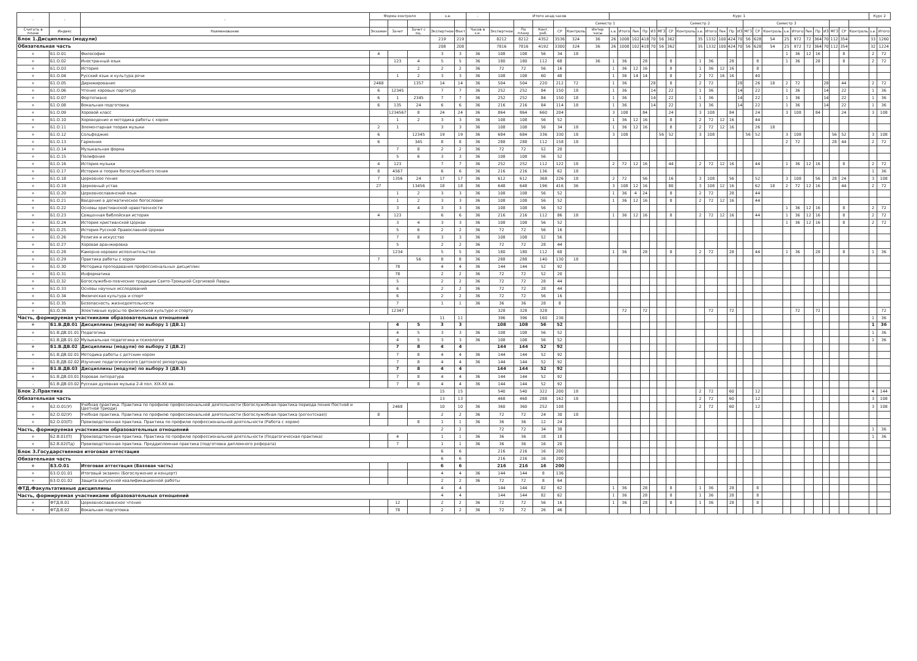| - | - | - | Форма контроля | | | з.е. | | - | Итого акад.часов | | | | | | Курс 1 | | | | | | | | | | | | | | | | | | | | | | | | Курс 2 | |
| --- | --- | --- | --- | --- | --- | --- | --- | --- | --- | --- | --- | --- | --- | --- | --- | --- | --- | --- | --- | --- | --- | --- | --- | --- | --- | --- | --- | --- | --- | --- | --- | --- | --- | --- | --- | --- | --- | --- | --- | --- |
| | | | | | | | | | | | | Семестр 1 | | | | | | | | Семестр 2 | | | | | | | | Семестр 3 | | | | | | | | | | | | |
| Считать в плане | Индекс | Наименование | Экзамен | Зачет | Зачет с оц. | Экспертное | Факт | Часов в з.е. | Экспертное | По плану | Конт. раб. | СР | Контроль | Интер часы | з.е. | Итого | Лек | Пр | ИЗ | МГЗ | СР | Контроль | з.е. | Итого | Лек | Пр | ИЗ | МГЗ | СР | Контроль | з.е. | Итого | Лек | Пр | ИЗ | МГЗ | СР | Контроль | з.е. | Итого |
| Блок 1.Дисциплины (модули) | | | | | | 219 | 219 | | 8212 | 8212 | 4352 | 3536 | 324 | 36 | 26 | 1008 | 102 | 418 | 70 | 56 | 362 | | 35 | 1332 | 100 | 424 | 70 | 56 | 628 | 54 | 25 | 972 | 72 | 364 | 70 | 112 | 354 | | 33 | 1260 |
| Обязательная часть | | | | | | 208 | 208 | | 7816 | 7816 | 4192 | 3300 | 324 | 36 | 26 | 1008 | 102 | 418 | 70 | 56 | 362 | | 35 | 1332 | 100 | 424 | 70 | 56 | 628 | 54 | 25 | 972 | 72 | 364 | 70 | 112 | 354 | | 32 | 1224 |
| + | Б1.О.01 | Философия | 4 | | | 3 | 3 | 36 | 108 | 108 | 56 | 34 | 18 | | | | | | | | | | | | | | | | | | 1 | 36 | 12 | 16 | | | 8 | | 2 | 72 |
| + | Б1.О.02 | Иностранный язык | | 123 | 4 | 5 | 5 | 36 | 180 | 180 | 112 | 68 | | 36 | 1 | 36 | | 28 | | | 8 | | 1 | 36 | | 28 | | | 8 | | 1 | 36 | | 28 | | | 8 | | 2 | 72 |
| + | Б1.О.03 | История | | | 2 | 2 | 2 | 36 | 72 | 72 | 56 | 16 | | | 1 | 36 | 12 | 16 | | | 8 | | 1 | 36 | 12 | 16 | | | 8 | | | | | | | | | | | |
| + | Б1.О.04 | Русский язык и культура речи | | 1 | 2 | 3 | 3 | 36 | 108 | 108 | 60 | 48 | | | 1 | 36 | 14 | 14 | | | 8 | | 2 | 72 | 16 | 16 | | | 40 | | | | | | | | | | | |
| + | Б1.О.05 | Дирижирование | 2468 | | 1357 | 14 | 14 | 36 | 504 | 504 | 220 | 212 | 72 | | 1 | 36 | | | 28 | | 8 | | 2 | 72 | | | 28 | | 26 | 18 | 2 | 72 | | | 28 | | 44 | | 2 | 72 |
| + | Б1.О.06 | Чтение хоровых партитур | 6 | 12345 | | 7 | 7 | 36 | 252 | 252 | 84 | 150 | 18 | | 1 | 36 | | | 14 | | 22 | | 1 | 36 | | | 14 | | 22 | | 1 | 36 | | | 14 | | 22 | | 1 | 36 |
| + | Б1.О.07 | Фортепиано | 6 | 1 | 2345 | 7 | 7 | 36 | 252 | 252 | 84 | 150 | 18 | | 1 | 36 | | | 14 | | 22 | | 1 | 36 | | | 14 | | 22 | | 1 | 36 | | | 14 | | 22 | | 1 | 36 |
| + | Б1.О.08 | Вокальная подготовка | 6 | 135 | 24 | 6 | 6 | 36 | 216 | 216 | 84 | 114 | 18 | | 1 | 36 | | | 14 | | 22 | | 1 | 36 | | | 14 | | 22 | | 1 | 36 | | | 14 | | 22 | | 1 | 36 |
| + | Б1.О.09 | Хоровой класс | | 1234567 | 8 | 24 | 24 | 36 | 864 | 864 | 660 | 204 | | | 3 | 108 | | 84 | | | 24 | | 3 | 108 | | 84 | | | 24 | | 3 | 108 | | 84 | | | 24 | | 3 | 108 |
| + | Б1.О.10 | Хороведение и методика работы с хором | | 1 | 2 | 3 | 3 | 36 | 108 | 108 | 56 | 52 | | | 1 | 36 | 12 | 16 | | | 8 | | 2 | 72 | 12 | 16 | | | 44 | | | | | | | | | | | |
| + | Б1.О.11 | Элементарная теория музыки | 2 | 1 | | 3 | 3 | 36 | 108 | 108 | 56 | 34 | 18 | | 1 | 36 | 12 | 16 | | | 8 | | 2 | 72 | 12 | 16 | | | 26 | 18 | | | | | | | | | | |
| + | Б1.О.12 | Сольфеджио | 6 | | 12345 | 19 | 19 | 36 | 684 | 684 | 336 | 330 | 18 | | 3 | 108 | | | | 56 | 52 | | 3 | 108 | | | | 56 | 52 | | 3 | 108 | | | | 56 | 52 | | 3 | 108 |
| + | Б1.О.13 | Гармония | 6 | | 345 | 8 | 8 | 36 | 288 | 288 | 112 | 158 | 18 | | | | | | | | | | | | | | | | | | 2 | 72 | | | | 28 | 44 | | 2 | 72 |
| + | Б1.О.14 | Музыкальная форма | | 7 | 8 | 2 | 2 | 36 | 72 | 72 | 52 | 20 | | | | | | | | | | | | | | | | | | | | | | | | | | | | |
| + | Б1.О.15 | Полифония | | 5 | 6 | 3 | 3 | 36 | 108 | 108 | 56 | 52 | | | | | | | | | | | | | | | | | | | | | | | | | | | | |
| + | Б1.О.16 | История музыки | 4 | 123 | | 7 | 7 | 36 | 252 | 252 | 112 | 122 | 18 | | 2 | 72 | 12 | 16 | | | 44 | | 2 | 72 | 12 | 16 | | | 44 | | 1 | 36 | 12 | 16 | | | 8 | | 2 | 72 |
| + | Б1.О.17 | История и теория богослужебного пения | 8 | 4567 | | 6 | 6 | 36 | 216 | 216 | 136 | 62 | 18 | | | | | | | | | | | | | | | | | | | | | | | | | | 1 | 36 |
| + | Б1.О.18 | Церковное пение | 7 | 1356 | 24 | 17 | 17 | 36 | 612 | 612 | 368 | 226 | 18 | | 2 | 72 | | 56 | | | 16 | | 3 | 108 | | 56 | | | 52 | | 3 | 108 | | 56 | | 28 | 24 | | 3 | 108 |
| + | Б1.О.19 | Церковный устав | 27 | | 13456 | 18 | 18 | 36 | 648 | 648 | 196 | 416 | 36 | | 3 | 108 | 12 | 16 | | | 80 | | 3 | 108 | 12 | 16 | | | 62 | 18 | 2 | 72 | 12 | 16 | | | 44 | | 2 | 72 |
| + | Б1.О.20 | Церковнославянский язык | | 1 | 2 | 3 | 3 | 36 | 108 | 108 | 56 | 52 | | | 1 | 36 | 4 | 24 | | | 8 | | 2 | 72 | | 28 | | | 44 | | | | | | | | | | | |
| + | Б1.О.21 | Введение в догматическое богословие | | 1 | 2 | 3 | 3 | 36 | 108 | 108 | 56 | 52 | | | 1 | 36 | 12 | 16 | | | 8 | | 2 | 72 | 12 | 16 | | | 44 | | | | | | | | | | | |
| + | Б1.О.22 | Основы христианской нравственности | | 3 | 4 | 3 | 3 | 36 | 108 | 108 | 56 | 52 | | | | | | | | | | | | | | | | | | | 1 | 36 | 12 | 16 | | | 8 | | 2 | 72 |
| + | Б1.О.23 | Священная библейская история | 4 | 123 | | 6 | 6 | 36 | 216 | 216 | 112 | 86 | 18 | | 1 | 36 | 12 | 16 | | | 8 | | 2 | 72 | 12 | 16 | | | 44 | | 1 | 36 | 12 | 16 | | | 8 | | 2 | 72 |
| + | Б1.О.24 | История христианской Церкви | | 3 | 4 | 3 | 3 | 36 | 108 | 108 | 56 | 52 | | | | | | | | | | | | | | | | | | | 1 | 36 | 12 | 16 | | | 8 | | 2 | 72 |
| + | Б1.О.25 | История Русской Православной Церкви | | 5 | 6 | 2 | 2 | 36 | 72 | 72 | 56 | 16 | | | | | | | | | | | | | | | | | | | | | | | | | | | | |
| + | Б1.О.26 | Религия и искусство | | 7 | 8 | 3 | 3 | 36 | 108 | 108 | 52 | 56 | | | | | | | | | | | | | | | | | | | | | | | | | | | | |
| + | Б1.О.27 | Хоровая аранжировка | | 5 | | 2 | 2 | 36 | 72 | 72 | 28 | 44 | | | | | | | | | | | | | | | | | | | | | | | | | | | | |
| + | Б1.О.28 | Камерно-хоровое исполнительство | | 1234 | | 5 | 5 | 36 | 180 | 180 | 112 | 68 | | | 1 | 36 | | 28 | | | 8 | | 2 | 72 | | 28 | | | 44 | | 1 | 36 | | 28 | | | 8 | | 1 | 36 |
| + | Б1.О.29 | Практика работы с хором | 7 | | 56 | 8 | 8 | 36 | 288 | 288 | 140 | 130 | 18 | | | | | | | | | | | | | | | | | | | | | | | | | | | |
| + | Б1.О.30 | Методика преподавания профессиональных дисциплин | | 78 | | 4 | 4 | 36 | 144 | 144 | 52 | 92 | | | | | | | | | | | | | | | | | | | | | | | | | | | | |
| + | Б1.О.31 | Информатика | | 78 | | 2 | 2 | 36 | 72 | 72 | 52 | 20 | | | | | | | | | | | | | | | | | | | | | | | | | | | | |
| + | Б1.О.32 | Богослужебно-певческие традиции Свято-Троицкой Сергиевой Лавры | | 5 | | 2 | 2 | 36 | 72 | 72 | 28 | 44 | | | | | | | | | | | | | | | | | | | | | | | | | | | | |
| + | Б1.О.33 | Основы научных исследований | | 6 | | 2 | 2 | 36 | 72 | 72 | 28 | 44 | | | | | | | | | | | | | | | | | | | | | | | | | | | | |
| + | Б1.О.34 | Физическая культура и спорт | | 6 | | 2 | 2 | 36 | 72 | 72 | 56 | 16 | | | | | | | | | | | | | | | | | | | | | | | | | | | | |
| + | Б1.О.35 | Безопасность жизнедеятельности | | 7 | | 1 | 1 | 36 | 36 | 36 | 28 | 8 | | | | | | | | | | | | | | | | | | | | | | | | | | | | |
| + | Б1.О.36 | Элективные курсы по физической культуре и спорту | | 12347 | | | | | 328 | 328 | 328 | | | | | 72 | | 72 | | | | | | 72 | | 72 | | | | | | 72 | | 72 | | | | | | 72 |
| Часть, формируемая участниками образовательных отношений | | | | | | 11 | 11 | | 396 | 396 | 160 | 236 | | | | | | | | | | | | | | | | | | | | | | | | | | | 1 | 36 |
| + | Б1.В.ДВ.01 | Дисциплины (модули) по выбору 1 (ДВ.1) | | 4 | 5 | 3 | 3 | | 108 | 108 | 56 | 52 | | | | | | | | | | | | | | | | | | | | | | | | | | | 1 | 36 |
| + | Б1.В.ДВ.01.01 | Педагогика | | 4 | 5 | 3 | 3 | 36 | 108 | 108 | 56 | 52 | | | | | | | | | | | | | | | | | | | | | | | | | | | 1 | 36 |
| - | Б1.В.ДВ.01.02 | Музыкальная педагогика и психология | | 4 | 5 | 3 | 3 | 36 | 108 | 108 | 56 | 52 | | | | | | | | | | | | | | | | | | | | | | | | | | | 1 | 36 |
| + | Б1.В.ДВ.02 | Дисциплины (модули) по выбору 2 (ДВ.2) | | 7 | 8 | 4 | 4 | | 144 | 144 | 52 | 92 | | | | | | | | | | | | | | | | | | | | | | | | | | | | |
| + | Б1.В.ДВ.02.01 | Методика работы с детским хором | | 7 | 8 | 4 | 4 | 36 | 144 | 144 | 52 | 92 | | | | | | | | | | | | | | | | | | | | | | | | | | | | |
| - | Б1.В.ДВ.02.02 | Изучение педагогического (детского) репертуара | | 7 | 8 | 4 | 4 | 36 | 144 | 144 | 52 | 92 | | | | | | | | | | | | | | | | | | | | | | | | | | | | |
| + | Б1.В.ДВ.03 | Дисциплины (модули) по выбору 3 (ДВ.3) | | 7 | 8 | 4 | 4 | | 144 | 144 | 52 | 92 | | | | | | | | | | | | | | | | | | | | | | | | | | | | |
| + | Б1.В.ДВ.03.01 | Хоровая литература | | 7 | 8 | 4 | 4 | 36 | 144 | 144 | 52 | 92 | | | | | | | | | | | | | | | | | | | | | | | | | | | | |
| - | Б1.В.ДВ.03.02 | Русская духовная музыка 2-й пол. XIX-XX вв. | | 7 | 8 | 4 | 4 | 36 | 144 | 144 | 52 | 92 | | | | | | | | | | | | | | | | | | | | | | | | | | | | |
| Блок 2.Практика | | | | | | 15 | 15 | | 540 | 540 | 322 | 200 | 18 | | | | | | | | | | 2 | 72 | | 60 | | | 12 | | | | | | | | | | 4 | 144 |
| Обязательная часть | | | | | | 13 | 13 | | 468 | 468 | 288 | 162 | 18 | | | | | | | | | | 2 | 72 | | 60 | | | 12 | | | | | | | | | | 3 | 108 |
| + | Б2.О.01(У) | Учебная практика. Практика по профилю профессиональной деятельности (Богослужебная практика периода пения Постной и Цветной Триоди) | | 2468 | | 10 | 10 | 36 | 360 | 360 | 252 | 108 | | | | | | | | | | | 2 | 72 | | 60 | | | 12 | | | | | | | | | | 3 | 108 |
| + | Б2.О.02(У) | Учебная практика. Практика по профилю профессиональной деятельности (Богослужебная практика (регентская)) | 8 | | | 2 | 2 | 36 | 72 | 72 | 24 | 30 | 18 | | | | | | | | | | | | | | | | | | | | | | | | | | | |
| + | Б2.О.03(П) | Производственная практика. Практика по профилю профессиональной деятельности (Работа с хором) | | | 8 | 1 | 1 | 36 | 36 | 36 | 12 | 24 | | | | | | | | | | | | | | | | | | | | | | | | | | | | |
| Часть, формируемая участниками образовательных отношений | | | | | | 2 | 2 | | 72 | 72 | 34 | 38 | | | | | | | | | | | | | | | | | | | | | | | | | | | 1 | 36 |
| + | Б2.В.01(П) | Производственная практика. Практика по профилю профессиональной деятельности (Педагогическая практика) | | 4 | | 1 | 1 | 36 | 36 | 36 | 18 | 18 | | | | | | | | | | | | | | | | | | | | | | | | | | | 1 | 36 |
| + | Б2.В.02(Пд) | Производственная практика. Преддипломная практика (подготовка дипломного реферата) | | 7 | | 1 | 1 | 36 | 36 | 36 | 16 | 20 | | | | | | | | | | | | | | | | | | | | | | | | | | | | |
| Блок 3.Государственная итоговая аттестация | | | | | | 6 | 6 | | 216 | 216 | 16 | 200 | | | | | | | | | | | | | | | | | | | | | | | | | | | | |
| Обязательная часть | | | | | | 6 | 6 | | 216 | 216 | 16 | 200 | | | | | | | | | | | | | | | | | | | | | | | | | | | | |
| + | Б3.О.01 | Итоговая аттестация (Базовая часть) | | | | 6 | 6 | | 216 | 216 | 16 | 200 | | | | | | | | | | | | | | | | | | | | | | | | | | | | |
| + | Б3.О.01.01 | Итоговый экзамен (Богослужение и концерт) | | | | 4 | 4 | 36 | 144 | 144 | 8 | 136 | | | | | | | | | | | | | | | | | | | | | | | | | | | | |
| + | Б3.О.01.02 | Защита выпускной квалификационной работы | | | | 2 | 2 | 36 | 72 | 72 | 8 | 64 | | | | | | | | | | | | | | | | | | | | | | | | | | | | |
| ФТД.Факультативные дисциплины | | | | | | 4 | 4 | | 144 | 144 | 82 | 62 | | | 1 | 36 | | 28 | | | 8 | | 1 | 36 | | 28 | | | 8 | | | | | | | | | | | |
| Часть, формируемая участниками образовательных отношений | | | | | | 4 | 4 | | 144 | 144 | 82 | 62 | | | 1 | 36 | | 28 | | | 8 | | 1 | 36 | | 28 | | | 8 | | | | | | | | | | | |
| + | ФТД.В.01 | Церковнославянское чтение | | 12 | | 2 | 2 | 36 | 72 | 72 | 56 | 16 | | | 1 | 36 | | 28 | | | 8 | | 1 | 36 | | 28 | | | 8 | | | | | | | | | | | |
| + | ФТД.В.02 | Вокальная подготовка | | 78 | | 2 | 2 | 36 | 72 | 72 | 26 | 46 | | | | | | | | | | | | | | | | | | | | | | | | | | | | |